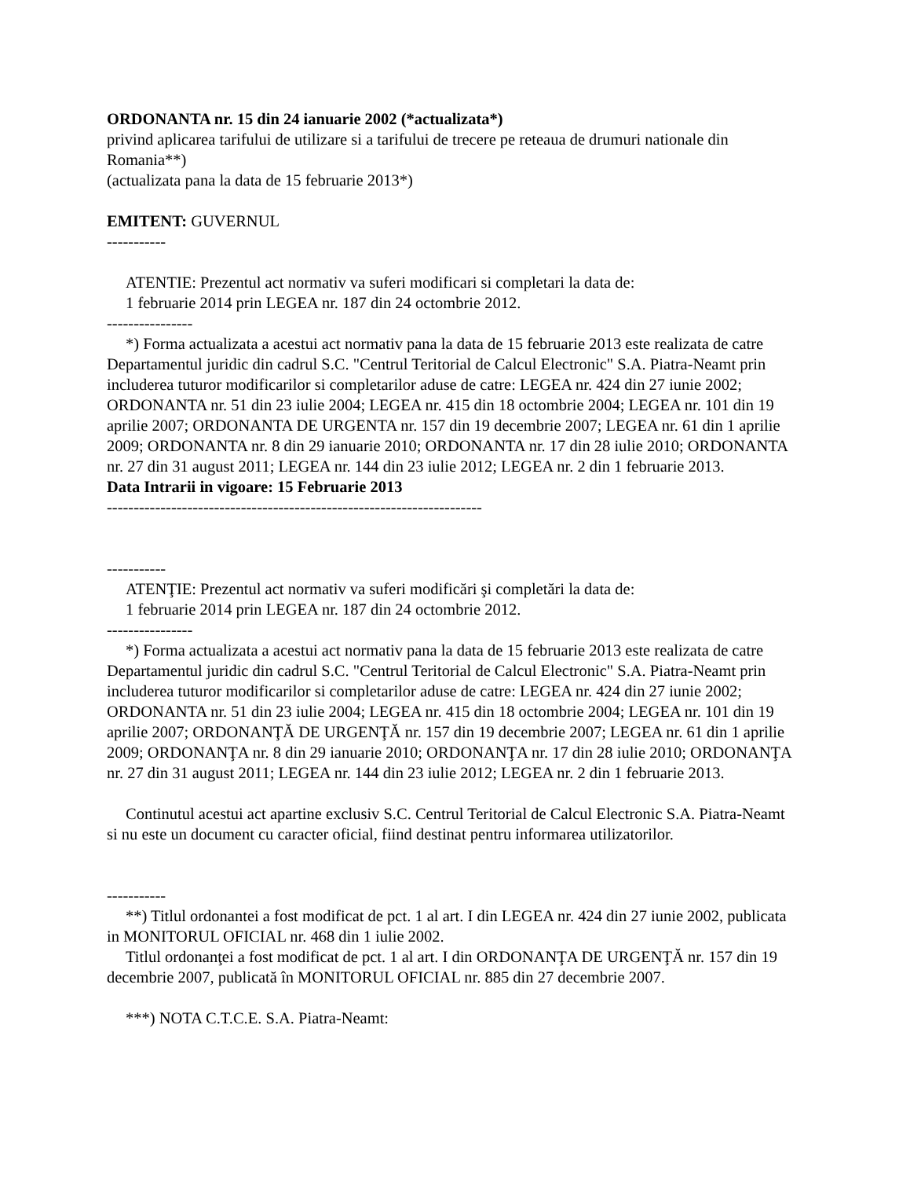ORDONANTA nr. 15 din 24 ianuarie 2002 (*actualizata*)
privind aplicarea tarifului de utilizare si a tarifului de trecere pe reteaua de drumuri nationale din Romania**)
(actualizata pana la data de 15 februarie 2013*)
EMITENT: GUVERNUL
-----------
ATENTIE: Prezentul act normativ va suferi modificari si completari la data de:
1 februarie 2014 prin LEGEA nr. 187 din 24 octombrie 2012.
----------------
*) Forma actualizata a acestui act normativ pana la data de 15 februarie 2013 este realizata de catre Departamentul juridic din cadrul S.C. "Centrul Teritorial de Calcul Electronic" S.A. Piatra-Neamt prin includerea tuturor modificarilor si completarilor aduse de catre: LEGEA nr. 424 din 27 iunie 2002; ORDONANTA nr. 51 din 23 iulie 2004; LEGEA nr. 415 din 18 octombrie 2004; LEGEA nr. 101 din 19 aprilie 2007; ORDONANTA DE URGENTA nr. 157 din 19 decembrie 2007; LEGEA nr. 61 din 1 aprilie 2009; ORDONANTA nr. 8 din 29 ianuarie 2010; ORDONANTA nr. 17 din 28 iulie 2010; ORDONANTA nr. 27 din 31 august 2011; LEGEA nr. 144 din 23 iulie 2012; LEGEA nr. 2 din 1 februarie 2013.
Data Intrarii in vigoare: 15 Februarie 2013
----------------------------------------------------------------------
-----------
ATENŢIE: Prezentul act normativ va suferi modificări şi completări la data de:
1 februarie 2014 prin LEGEA nr. 187 din 24 octombrie 2012.
----------------
*) Forma actualizata a acestui act normativ pana la data de 15 februarie 2013 este realizata de catre Departamentul juridic din cadrul S.C. "Centrul Teritorial de Calcul Electronic" S.A. Piatra-Neamt prin includerea tuturor modificarilor si completarilor aduse de catre: LEGEA nr. 424 din 27 iunie 2002; ORDONANTA nr. 51 din 23 iulie 2004; LEGEA nr. 415 din 18 octombrie 2004; LEGEA nr. 101 din 19 aprilie 2007; ORDONANŢĂ DE URGENŢĂ nr. 157 din 19 decembrie 2007; LEGEA nr. 61 din 1 aprilie 2009; ORDONANŢA nr. 8 din 29 ianuarie 2010; ORDONANŢA nr. 17 din 28 iulie 2010; ORDONANŢA nr. 27 din 31 august 2011; LEGEA nr. 144 din 23 iulie 2012; LEGEA nr. 2 din 1 februarie 2013.
Continutul acestui act apartine exclusiv S.C. Centrul Teritorial de Calcul Electronic S.A. Piatra-Neamt si nu este un document cu caracter oficial, fiind destinat pentru informarea utilizatorilor.
-----------
**) Titlul ordonantei a fost modificat de pct. 1 al art. I din LEGEA nr. 424 din 27 iunie 2002, publicata in MONITORUL OFICIAL nr. 468 din 1 iulie 2002.
Titlul ordonanţei a fost modificat de pct. 1 al art. I din ORDONANŢA DE URGENŢĂ nr. 157 din 19 decembrie 2007, publicată în MONITORUL OFICIAL nr. 885 din 27 decembrie 2007.
***) NOTA C.T.C.E. S.A. Piatra-Neamt: